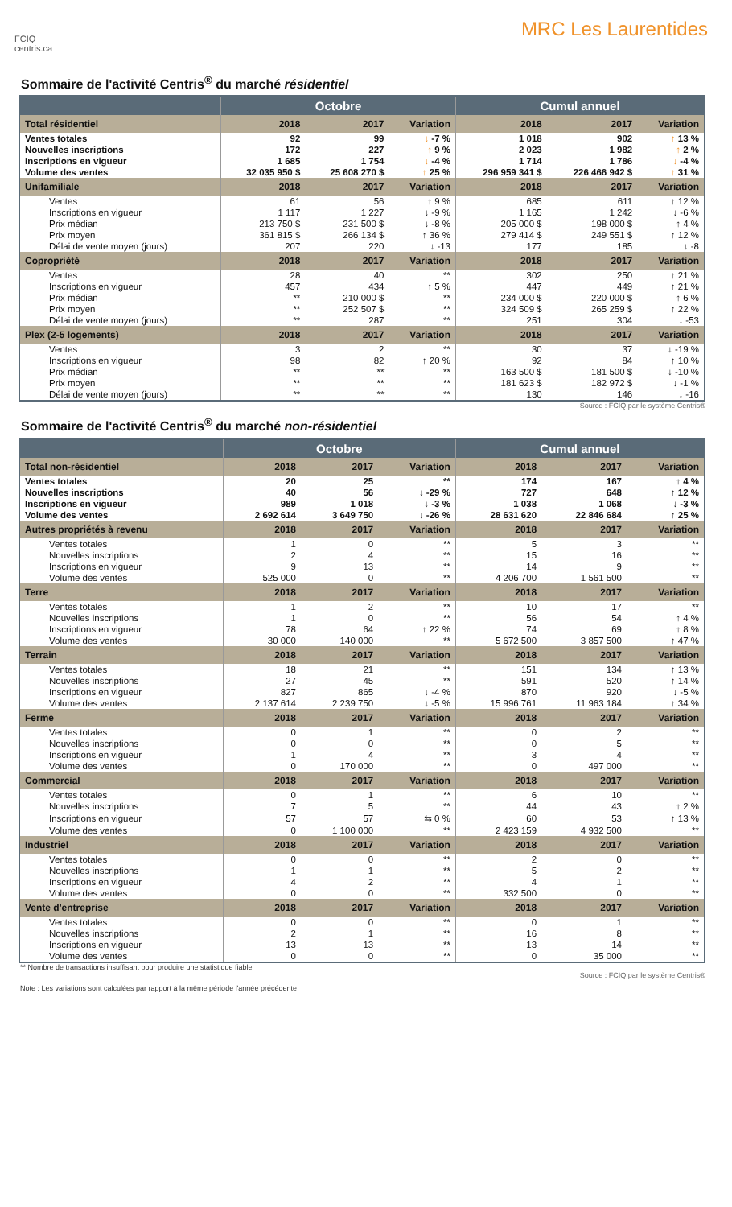FCIQ
centris.ca
MRC Les Laurentides
Sommaire de l'activité Centris<sup>®</sup> du marché résidentiel
| | Octobre | | | Cumul annuel | | |
| --- | --- | --- | --- | --- | --- | --- |
| Total résidentiel | 2018 | 2017 | Variation | 2018 | 2017 | Variation |
| Ventes totales | 92 | 99 | ↓ -7 % | 1 018 | 902 | ↑ 13 % |
| Nouvelles inscriptions | 172 | 227 | ↑ 9 % | 2 023 | 1 982 | ↑ 2 % |
| Inscriptions en vigueur | 1 685 | 1 754 | ↓ -4 % | 1 714 | 1 786 | ↓ -4 % |
| Volume des ventes | 32 035 950 $ | 25 608 270 $ | ↑ 25 % | 296 959 341 $ | 226 466 942 $ | ↑ 31 % |
| Unifamiliale | 2018 | 2017 | Variation | 2018 | 2017 | Variation |
| Ventes | 61 | 56 | ↑ 9 % | 685 | 611 | ↑ 12 % |
| Inscriptions en vigueur | 1 117 | 1 227 | ↓ -9 % | 1 165 | 1 242 | ↓ -6 % |
| Prix médian | 213 750 $ | 231 500 $ | ↓ -8 % | 205 000 $ | 198 000 $ | ↑ 4 % |
| Prix moyen | 361 815 $ | 266 134 $ | ↑ 36 % | 279 414 $ | 249 551 $ | ↑ 12 % |
| Délai de vente moyen (jours) | 207 | 220 | ↓ -13 | 177 | 185 | ↓ -8 |
| Copropriété | 2018 | 2017 | Variation | 2018 | 2017 | Variation |
| Ventes | 28 | 40 | ** | 302 | 250 | ↑ 21 % |
| Inscriptions en vigueur | 457 | 434 | ↑ 5 % | 447 | 449 | ↑ 21 % |
| Prix médian | ** | 210 000 $ | ** | 234 000 $ | 220 000 $ | ↑ 6 % |
| Prix moyen | ** | 252 507 $ | ** | 324 509 $ | 265 259 $ | ↑ 22 % |
| Délai de vente moyen (jours) | ** | 287 | ** | 251 | 304 | ↓ -53 |
| Plex (2-5 logements) | 2018 | 2017 | Variation | 2018 | 2017 | Variation |
| Ventes | 3 | 2 | ** | 30 | 37 | ↓ -19 % |
| Inscriptions en vigueur | 98 | 82 | ↑ 20 % | 92 | 84 | ↑ 10 % |
| Prix médian | ** | ** | ** | 163 500 $ | 181 500 $ | ↓ -10 % |
| Prix moyen | ** | ** | ** | 181 623 $ | 182 972 $ | ↓ -1 % |
| Délai de vente moyen (jours) | ** | ** | ** | 130 | 146 | ↓ -16 |
Source : FCIQ par le système Centris®
Sommaire de l'activité Centris<sup>®</sup> du marché non-résidentiel
| | Octobre | | | Cumul annuel | | |
| --- | --- | --- | --- | --- | --- | --- |
| Total non-résidentiel | 2018 | 2017 | Variation | 2018 | 2017 | Variation |
| Ventes totales | 20 | 25 | ** | 174 | 167 | ↑ 4 % |
| Nouvelles inscriptions | 40 | 56 | ↓ -29 % | 727 | 648 | ↑ 12 % |
| Inscriptions en vigueur | 989 | 1 018 | ↓ -3 % | 1 038 | 1 068 | ↓ -3 % |
| Volume des ventes | 2 692 614 | 3 649 750 | ↓ -26 % | 28 631 620 | 22 846 684 | ↑ 25 % |
| Autres propriétés à revenu | 2018 | 2017 | Variation | 2018 | 2017 | Variation |
| Ventes totales | 1 | 0 | ** | 5 | 3 | ** |
| Nouvelles inscriptions | 2 | 4 | ** | 15 | 16 | ** |
| Inscriptions en vigueur | 9 | 13 | ** | 14 | 9 | ** |
| Volume des ventes | 525 000 | 0 | ** | 4 206 700 | 1 561 500 | ** |
| Terre | 2018 | 2017 | Variation | 2018 | 2017 | Variation |
| Ventes totales | 1 | 2 | ** | 10 | 17 | ** |
| Nouvelles inscriptions | 1 | 0 | ** | 56 | 54 | ↑ 4 % |
| Inscriptions en vigueur | 78 | 64 | ↑ 22 % | 74 | 69 | ↑ 8 % |
| Volume des ventes | 30 000 | 140 000 | ** | 5 672 500 | 3 857 500 | ↑ 47 % |
| Terrain | 2018 | 2017 | Variation | 2018 | 2017 | Variation |
| Ventes totales | 18 | 21 | ** | 151 | 134 | ↑ 13 % |
| Nouvelles inscriptions | 27 | 45 | ** | 591 | 520 | ↑ 14 % |
| Inscriptions en vigueur | 827 | 865 | ↓ -4 % | 870 | 920 | ↓ -5 % |
| Volume des ventes | 2 137 614 | 2 239 750 | ↓ -5 % | 15 996 761 | 11 963 184 | ↑ 34 % |
| Ferme | 2018 | 2017 | Variation | 2018 | 2017 | Variation |
| Ventes totales | 0 | 1 | ** | 0 | 2 | ** |
| Nouvelles inscriptions | 0 | 0 | ** | 0 | 5 | ** |
| Inscriptions en vigueur | 1 | 4 | ** | 3 | 4 | ** |
| Volume des ventes | 0 | 170 000 | ** | 0 | 497 000 | ** |
| Commercial | 2018 | 2017 | Variation | 2018 | 2017 | Variation |
| Ventes totales | 0 | 1 | ** | 6 | 10 | ** |
| Nouvelles inscriptions | 7 | 5 | ** | 44 | 43 | ↑ 2 % |
| Inscriptions en vigueur | 57 | 57 | ⇆ 0 % | 60 | 53 | ↑ 13 % |
| Volume des ventes | 0 | 1 100 000 | ** | 2 423 159 | 4 932 500 | ** |
| Industriel | 2018 | 2017 | Variation | 2018 | 2017 | Variation |
| Ventes totales | 0 | 0 | ** | 2 | 0 | ** |
| Nouvelles inscriptions | 1 | 1 | ** | 5 | 2 | ** |
| Inscriptions en vigueur | 4 | 2 | ** | 4 | 1 | ** |
| Volume des ventes | 0 | 0 | ** | 332 500 | 0 | ** |
| Vente d'entreprise | 2018 | 2017 | Variation | 2018 | 2017 | Variation |
| Ventes totales | 0 | 0 | ** | 0 | 1 | ** |
| Nouvelles inscriptions | 2 | 1 | ** | 16 | 8 | ** |
| Inscriptions en vigueur | 13 | 13 | ** | 13 | 14 | ** |
| Volume des ventes | 0 | 0 | ** | 0 | 35 000 | ** |
** Nombre de transactions insuffisant pour produire une statistique fiable
Source : FCIQ par le système Centris®
Note : Les variations sont calculées par rapport à la même période l'année précédente